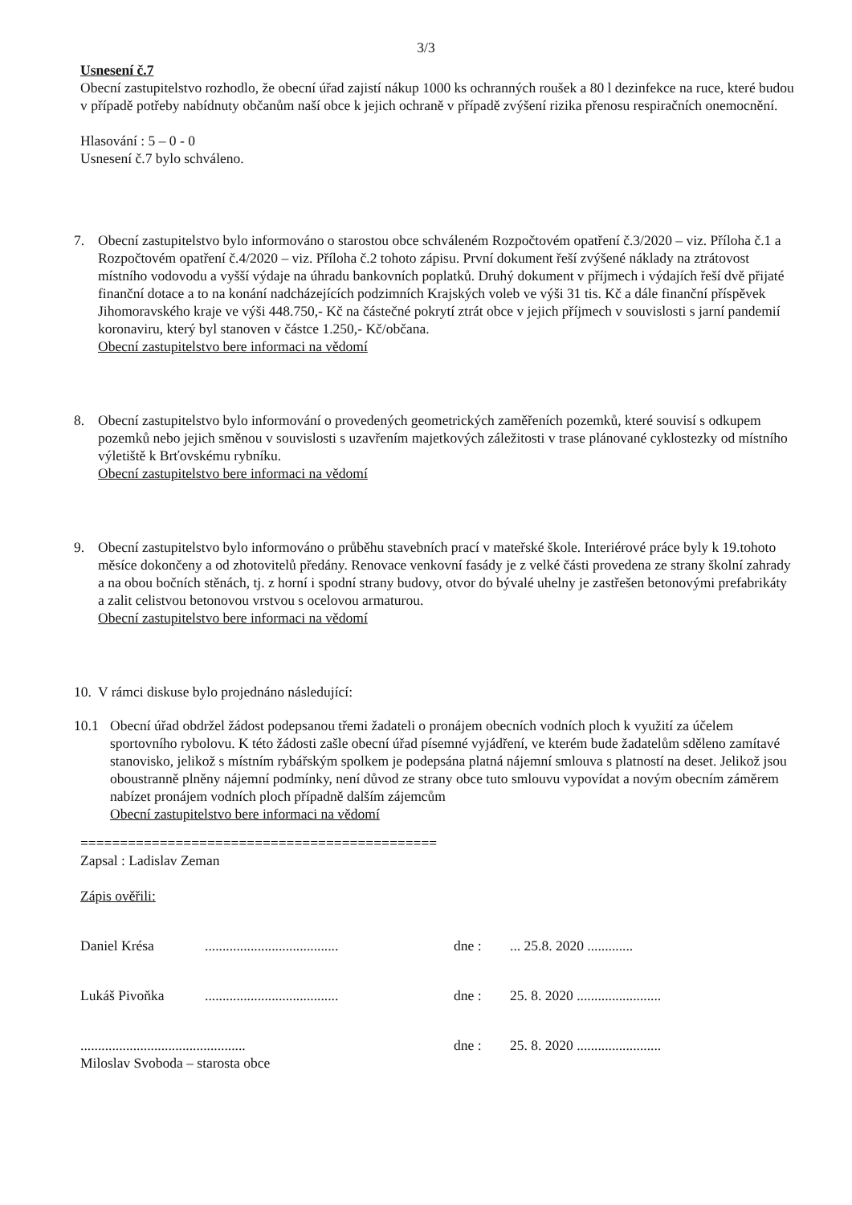3/3
Usnesení č.7
Obecní zastupitelstvo rozhodlo, že obecní úřad zajistí nákup 1000 ks ochranných roušek a 80 l dezinfekce na ruce, které budou v případě potřeby nabídnuty občanům naší obce k jejich ochraně v případě zvýšení rizika přenosu respiračních onemocnění.
Hlasování : 5 – 0 - 0
Usnesení č.7 bylo schváleno.
7. Obecní zastupitelstvo bylo informováno o starostou obce schváleném Rozpočtovém opatření č.3/2020 – viz. Příloha č.1 a Rozpočtovém opatření č.4/2020 – viz. Příloha č.2 tohoto zápisu. První dokument řeší zvýšené náklady na ztrátovost místního vodovodu a vyšší výdaje na úhradu bankovních poplatků. Druhý dokument v příjmech i výdajích řeší dvě přijaté finanční dotace a to na konání nadcházejících podzimních Krajských voleb ve výši 31 tis. Kč a dále finanční příspěvek Jihomoravského kraje ve výši 448.750,- Kč na částečné pokrytí ztrát obce v jejich příjmech v souvislosti s jarní pandemií koronaviru, který byl stanoven v částce 1.250,- Kč/občana.
Obecní zastupitelstvo bere informaci na vědomí
8. Obecní zastupitelstvo bylo informování o provedených geometrických zaměřeních pozemků, které souvisí s odkupem pozemků nebo jejich směnou v souvislosti s uzavřením majetkových záležitosti v trase plánované cyklostezky od místního výletiště k Brťovskému rybníku.
Obecní zastupitelstvo bere informaci na vědomí
9. Obecní zastupitelstvo bylo informováno o průběhu stavebních prací v mateřské škole. Interiérové práce byly k 19.tohoto měsíce dokončeny a od zhotovitelů předány. Renovace venkovní fasády je z velké části provedena ze strany školní zahrady a na obou bočních stěnách, tj. z horní i spodní strany budovy, otvor do bývalé uhelny je zastřešen betonovými prefabrikáty a zalit celistvou betonovou vrstvou s ocelovou armaturou.
Obecní zastupitelstvo bere informaci na vědomí
10.
V rámci diskuse bylo projednáno následující:
10.1 Obecní úřad obdržel žádost podepsanou třemi žadateli o pronájem obecních vodních ploch k využití za účelem sportovního rybolovu. K této žádosti zašle obecní úřad písemné vyjádření, ve kterém bude žadatelům sděleno zamítavé stanovisko, jelikož s místním rybářským spolkem je podepsána platná nájemní smlouva s platností na deset. Jelikož jsou oboustranně plněny nájemní podmínky, není důvod ze strany obce tuto smlouvu vypovídat a novým obecním záměrem nabízet pronájem vodních ploch případně dalším zájemcům
Obecní zastupitelstvo bere informaci na vědomí
=============================================
Zapsal : Ladislav Zeman
Zápis ověřili:
Daniel Krésa...................................... dne :... 25.8. 2020 .............
Lukáš Pivoňka...................................... dne : 25. 8. 2020 ........................
............................................... dne : 25. 8. 2020 ........................
Miloslav Svoboda – starosta obce